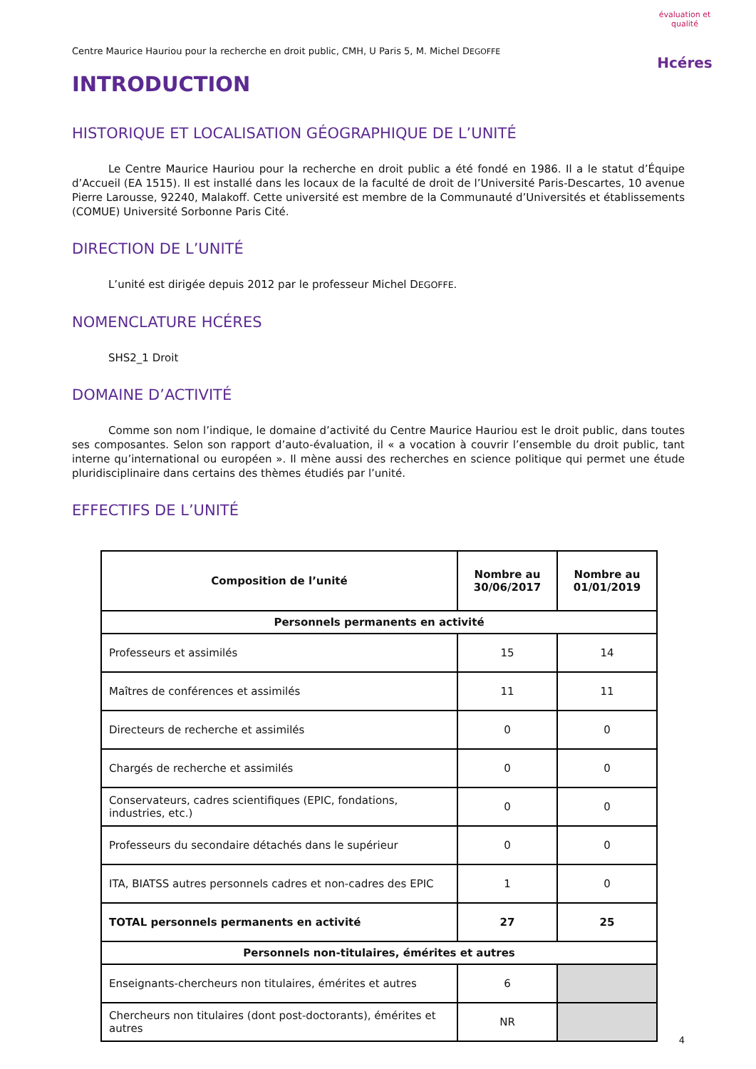évaluation et qualité
Hcéres
Centre Maurice Hauriou pour la recherche en droit public, CMH, U Paris 5, M. Michel DEGOFFE
INTRODUCTION
HISTORIQUE ET LOCALISATION GÉOGRAPHIQUE DE L’UNITÉ
Le Centre Maurice Hauriou pour la recherche en droit public a été fondé en 1986. Il a le statut d’Équipe d’Accueil (EA 1515). Il est installé dans les locaux de la faculté de droit de l’Université Paris-Descartes, 10 avenue Pierre Larousse, 92240, Malakoff. Cette université est membre de la Communauté d’Universités et établissements (COMUE) Université Sorbonne Paris Cité.
DIRECTION DE L’UNITÉ
L’unité est dirigée depuis 2012 par le professeur Michel DEGOFFE.
NOMENCLATURE HCÉRES
SHS2_1 Droit
DOMAINE D’ACTIVITÉ
Comme son nom l’indique, le domaine d’activité du Centre Maurice Hauriou est le droit public, dans toutes ses composantes. Selon son rapport d’auto-évaluation, il « a vocation à couvrir l’ensemble du droit public, tant interne qu’international ou européen ». Il mène aussi des recherches en science politique qui permet une étude pluridisciplinaire dans certains des thèmes étudiés par l’unité.
EFFECTIFS DE L’UNITÉ
| Composition de l’unité | Nombre au 30/06/2017 | Nombre au 01/01/2019 |
| --- | --- | --- |
| Personnels permanents en activité | | |
| Professeurs et assimilés | 15 | 14 |
| Maîtres de conférences et assimilés | 11 | 11 |
| Directeurs de recherche et assimilés | 0 | 0 |
| Chargés de recherche et assimilés | 0 | 0 |
| Conservateurs, cadres scientifiques (EPIC, fondations, industries, etc.) | 0 | 0 |
| Professeurs du secondaire détachés dans le supérieur | 0 | 0 |
| ITA, BIATSS autres personnels cadres et non-cadres des EPIC | 1 | 0 |
| TOTAL personnels permanents en activité | 27 | 25 |
| Personnels non-titulaires, émérites et autres | | |
| Enseignants-chercheurs non titulaires, émérites et autres | 6 | |
| Chercheurs non titulaires (dont post-doctorants), émérites et autres | NR | |
4